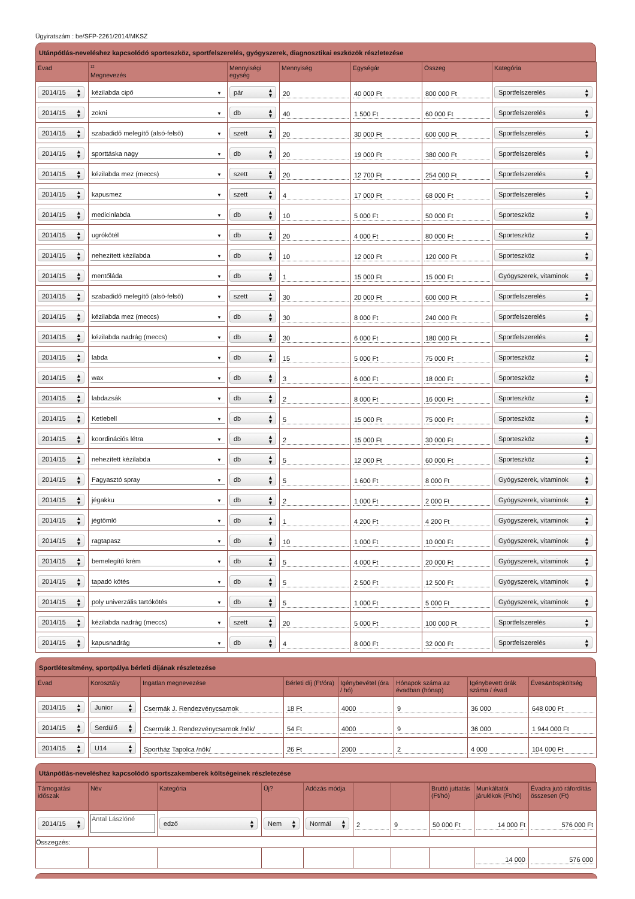Ügyiratszám : be/SFP-2261/2014/MKSZ
Utánpótlás-neveléshez kapcsolódó sporteszköz, sportfelszerelés, gyógyszerek, diagnosztikai eszközök részletezése
| Évad | <sup>12</sup> Megnevezés | Mennyiségi egység | Mennyiség | Egységár | Összeg | Kategória |
| --- | --- | --- | --- | --- | --- | --- |
| 2014/15 ▲ ▼ | kézilabda cipő ▼ | pár ▲ ▼ | 20 | 40 000 Ft | 800 000 Ft | Sportfelszerelés ▲ ▼ |
| 2014/15 ▲ ▼ | zokni ▼ | db ▲ ▼ | 40 | 1 500 Ft | 60 000 Ft | Sportfelszerelés ▲ ▼ |
| 2014/15 ▲ ▼ | szabadidő melegítő (alsó-felső) ▼ | szett ▲ ▼ | 20 | 30 000 Ft | 600 000 Ft | Sportfelszerelés ▲ ▼ |
| 2014/15 ▲ ▼ | sporttáska nagy ▼ | db ▲ ▼ | 20 | 19 000 Ft | 380 000 Ft | Sportfelszerelés ▲ ▼ |
| 2014/15 ▲ ▼ | kézilabda mez (meccs) ▼ | szett ▲ ▼ | 20 | 12 700 Ft | 254 000 Ft | Sportfelszerelés ▲ ▼ |
| 2014/15 ▲ ▼ | kapusmez ▼ | szett ▲ ▼ | 4 | 17 000 Ft | 68 000 Ft | Sportfelszerelés ▲ ▼ |
| 2014/15 ▲ ▼ | medicinlabda ▼ | db ▲ ▼ | 10 | 5 000 Ft | 50 000 Ft | Sporteszköz ▲ ▼ |
| 2014/15 ▲ ▼ | ugrókötél ▼ | db ▲ ▼ | 20 | 4 000 Ft | 80 000 Ft | Sporteszköz ▲ ▼ |
| 2014/15 ▲ ▼ | nehezített kézilabda ▼ | db ▲ ▼ | 10 | 12 000 Ft | 120 000 Ft | Sporteszköz ▲ ▼ |
| 2014/15 ▲ ▼ | mentőláda ▼ | db ▲ ▼ | 1 | 15 000 Ft | 15 000 Ft | Gyógyszerek, vitaminok ▲ ▼ |
| 2014/15 ▲ ▼ | szabadidő melegítő (alsó-felső) ▼ | szett ▲ ▼ | 30 | 20 000 Ft | 600 000 Ft | Sportfelszerelés ▲ ▼ |
| 2014/15 ▲ ▼ | kézilabda mez (meccs) ▼ | db ▲ ▼ | 30 | 8 000 Ft | 240 000 Ft | Sportfelszerelés ▲ ▼ |
| 2014/15 ▲ ▼ | kézilabda nadrág (meccs) ▼ | db ▲ ▼ | 30 | 6 000 Ft | 180 000 Ft | Sportfelszerelés ▲ ▼ |
| 2014/15 ▲ ▼ | labda ▼ | db ▲ ▼ | 15 | 5 000 Ft | 75 000 Ft | Sporteszköz ▲ ▼ |
| 2014/15 ▲ ▼ | wax ▼ | db ▲ ▼ | 3 | 6 000 Ft | 18 000 Ft | Sporteszköz ▲ ▼ |
| 2014/15 ▲ ▼ | labdazsák ▼ | db ▲ ▼ | 2 | 8 000 Ft | 16 000 Ft | Sporteszköz ▲ ▼ |
| 2014/15 ▲ ▼ | Ketlebell ▼ | db ▲ ▼ | 5 | 15 000 Ft | 75 000 Ft | Sporteszköz ▲ ▼ |
| 2014/15 ▲ ▼ | koordinációs létra ▼ | db ▲ ▼ | 2 | 15 000 Ft | 30 000 Ft | Sporteszköz ▲ ▼ |
| 2014/15 ▲ ▼ | nehezített kézilabda ▼ | db ▲ ▼ | 5 | 12 000 Ft | 60 000 Ft | Sporteszköz ▲ ▼ |
| 2014/15 ▲ ▼ | Fagyasztó spray ▼ | db ▲ ▼ | 5 | 1 600 Ft | 8 000 Ft | Gyógyszerek, vitaminok ▲ ▼ |
| 2014/15 ▲ ▼ | jégakku ▼ | db ▲ ▼ | 2 | 1 000 Ft | 2 000 Ft | Gyógyszerek, vitaminok ▲ ▼ |
| 2014/15 ▲ ▼ | jégtömlő ▼ | db ▲ ▼ | 1 | 4 200 Ft | 4 200 Ft | Gyógyszerek, vitaminok ▲ ▼ |
| 2014/15 ▲ ▼ | ragtapasz ▼ | db ▲ ▼ | 10 | 1 000 Ft | 10 000 Ft | Gyógyszerek, vitaminok ▲ ▼ |
| 2014/15 ▲ ▼ | bemelegítő krém ▼ | db ▲ ▼ | 5 | 4 000 Ft | 20 000 Ft | Gyógyszerek, vitaminok ▲ ▼ |
| 2014/15 ▲ ▼ | tapadó kötés ▼ | db ▲ ▼ | 5 | 2 500 Ft | 12 500 Ft | Gyógyszerek, vitaminok ▲ ▼ |
| 2014/15 ▲ ▼ | poly univerzális tartókötés ▼ | db ▲ ▼ | 5 | 1 000 Ft | 5 000 Ft | Gyógyszerek, vitaminok ▲ ▼ |
| 2014/15 ▲ ▼ | kézilabda nadrág (meccs) ▼ | szett ▲ ▼ | 20 | 5 000 Ft | 100 000 Ft | Sportfelszerelés ▲ ▼ |
| 2014/15 ▲ ▼ | kapusnadrág ▼ | db ▲ ▼ | 4 | 8 000 Ft | 32 000 Ft | Sportfelszerelés ▲ ▼ |
Sportlétesítmény, sportpálya bérleti díjának részletezése
| Évad | Korosztály | Ingatlan megnevezése | Bérleti díj (Ft/óra) | Igénybevétel (óra / hó) | Hónapok száma az évadban (hónap) | Igénybevett órák száma / évad | Éves&nbspköltség |
| --- | --- | --- | --- | --- | --- | --- | --- |
| 2014/15 ▲ ▼ | Junior ▲ ▼ | Csermák J. Rendezvénycsarnok | 18 Ft | 4000 | 9 | 36 000 | 648 000 Ft |
| 2014/15 ▲ ▼ | Serdülő ▲ ▼ | Csermák J. Rendezvénycsarnok /nők/ | 54 Ft | 4000 | 9 | 36 000 | 1 944 000 Ft |
| 2014/15 ▲ ▼ | U14 ▲ ▼ | Sportház Tapolca /nők/ | 26 Ft | 2000 | 2 | 4 000 | 104 000 Ft |
Utánpótlás-neveléshez kapcsolódó sportszakemberek költségeinek részletezése
| Támogatási időszak | Név | Kategória | Új? | Adózás módja | | | Bruttó juttatás (Ft/hó) | Munkáltatói járulékok (Ft/hó) | Évadra jutó ráfordítás összesen (Ft) |
| --- | --- | --- | --- | --- | --- | --- | --- | --- | --- |
| 2014/15 ▲ ▼ | Antal Lászlóné | edző ▲ ▼ | Nem ▲ ▼ | Normál ▲ ▼ | 2 | 9 | 50 000 Ft | 14 000 Ft | 576 000 Ft |
| Összegzés: | | | | | | | | | |
| | | | | | | | | 14 000 | 576 000 |